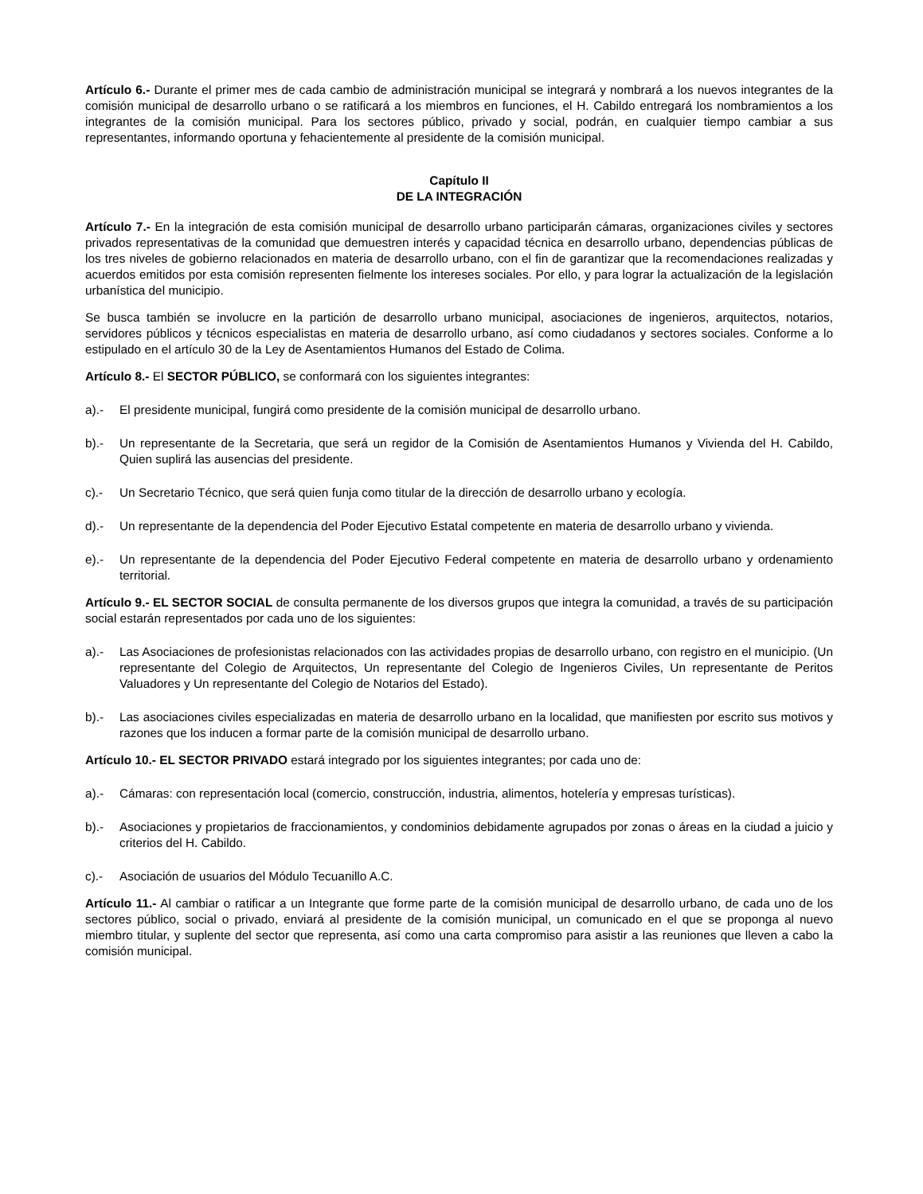Artículo 6.- Durante el primer mes de cada cambio de administración municipal se integrará y nombrará a los nuevos integrantes de la comisión municipal de desarrollo urbano o se ratificará a los miembros en funciones, el H. Cabildo entregará los nombramientos a los integrantes de la comisión municipal. Para los sectores público, privado y social, podrán, en cualquier tiempo cambiar a sus representantes, informando oportuna y fehacientemente al presidente de la comisión municipal.
Capítulo II
DE LA INTEGRACIÓN
Artículo 7.- En la integración de esta comisión municipal de desarrollo urbano participarán cámaras, organizaciones civiles y sectores privados representativas de la comunidad que demuestren interés y capacidad técnica en desarrollo urbano, dependencias públicas de los tres niveles de gobierno relacionados en materia de desarrollo urbano, con el fin de garantizar que la recomendaciones realizadas y acuerdos emitidos por esta comisión representen fielmente los intereses sociales. Por ello, y para lograr la actualización de la legislación urbanística del municipio.
Se busca también se involucre en la partición de desarrollo urbano municipal, asociaciones de ingenieros, arquitectos, notarios, servidores públicos y técnicos especialistas en materia de desarrollo urbano, así como ciudadanos y sectores sociales. Conforme a lo estipulado en el artículo 30 de la Ley de Asentamientos Humanos del Estado de Colima.
Artículo 8.- El SECTOR PÚBLICO, se conformará con los siguientes integrantes:
a).- El presidente municipal, fungirá como presidente de la comisión municipal de desarrollo urbano.
b).- Un representante de la Secretaria, que será un regidor de la Comisión de Asentamientos Humanos y Vivienda del H. Cabildo, Quien suplirá las ausencias del presidente.
c).- Un Secretario Técnico, que será quien funja como titular de la dirección de desarrollo urbano y ecología.
d).- Un representante de la dependencia del Poder Ejecutivo Estatal competente en materia de desarrollo urbano y vivienda.
e).- Un representante de la dependencia del Poder Ejecutivo Federal competente en materia de desarrollo urbano y ordenamiento territorial.
Artículo 9.- EL SECTOR SOCIAL de consulta permanente de los diversos grupos que integra la comunidad, a través de su participación social estarán representados por cada uno de los siguientes:
a).- Las Asociaciones de profesionistas relacionados con las actividades propias de desarrollo urbano, con registro en el municipio. (Un representante del Colegio de Arquitectos, Un representante del Colegio de Ingenieros Civiles, Un representante de Peritos Valuadores y Un representante del Colegio de Notarios del Estado).
b).- Las asociaciones civiles especializadas en materia de desarrollo urbano en la localidad, que manifiesten por escrito sus motivos y razones que los inducen a formar parte de la comisión municipal de desarrollo urbano.
Artículo 10.- EL SECTOR PRIVADO estará integrado por los siguientes integrantes; por cada uno de:
a).- Cámaras: con representación local (comercio, construcción, industria, alimentos, hotelería y empresas turísticas).
b).- Asociaciones y propietarios de fraccionamientos, y condominios debidamente agrupados por zonas o áreas en la ciudad a juicio y criterios del H. Cabildo.
c).- Asociación de usuarios del Módulo Tecuanillo A.C.
Artículo 11.- Al cambiar o ratificar a un Integrante que forme parte de la comisión municipal de desarrollo urbano, de cada uno de los sectores público, social o privado, enviará al presidente de la comisión municipal, un comunicado en el que se proponga al nuevo miembro titular, y suplente del sector que representa, así como una carta compromiso para asistir a las reuniones que lleven a cabo la comisión municipal.